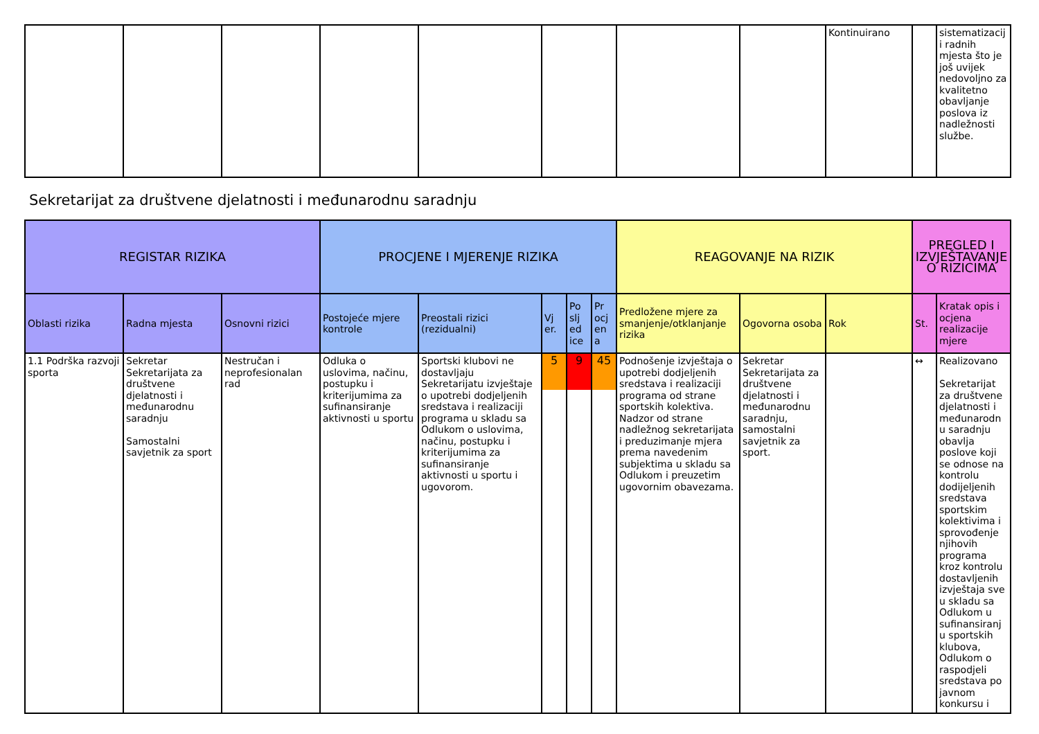| | | | | | | | | Kontinuirano | | sistematizacij i radnih mjesta što je još uvijek nedovoljno za kvalitetno obavljanje poslova iz nadležnosti službe. |
Sekretarijat za društvene djelatnosti i međunarodnu saradnju
| REGISTAR RIZIKA | | | PROCJENE I MJERENJE RIZIKA | | | | | REAGOVANJE NA RIZIK | | | PREGLED I IZVJEŠTAVANJE O RIZICIMA | |
| --- | --- | --- | --- | --- | --- | --- | --- | --- | --- | --- | --- | --- |
| Oblasti rizika | Radna mjesta | Osnovni rizici | Postojeće mjere kontrole | Preostali rizici (rezidualni) | Vj er. | Po slj ed ice | Pr ocj en a | Predložene mjere za smanjenje/otklanjanje rizika | Ogovorna osoba | Rok | St. | Kratak opis i ocjena realizacije mjere |
| 1.1 Podrška razvoji sporta | Sekretar Sekretarijata za društvene djelatnosti i međunarodnu saradnju Samostalni savjetnik za sport | Nestručan i neprofesionalan rad | Odluka o uslovima, načinu, postupku i kriterijumima za sufinansiranje aktivnosti u sportu | Sportski klubovi ne dostavljaju Sekretarijatu izvještaje o upotrebi dodjeljenih sredstava i realizaciji programa u skladu sa Odlukom o uslovima, načinu, postupku i kriterijumima za sufinansiranje aktivnosti u sportu i ugovorom. | 5 | 9 | 45 | Podnošenje izvještaja o upotrebi dodjeljenih sredstava i realizaciji programa od strane sportskih kolektiva. Nadzor od strane nadležnog sekretarijata i preduzimanje mjera prema navedenim subjektima u skladu sa Odlukom i preuzetim ugovornim obavezama. | Sekretar Sekretarijata za društvene djelatnosti i međunarodnu saradnju, samostalni savjetnik za sport. | | ↔ | Realizovano Sekretarijat za društvene djelatnosti i međunarodn u saradnju obavlja poslove koji se odnose na kontrolu dodijeljenih sredstava sportskim kolektivima i sprovođenje njihovih programa kroz kontrolu dostavljenih izvještaja sve u skladu sa Odlukom u sufinansiranj u sportskih klubova, Odlukom o raspodjeli sredstava po javnom konkursu i |